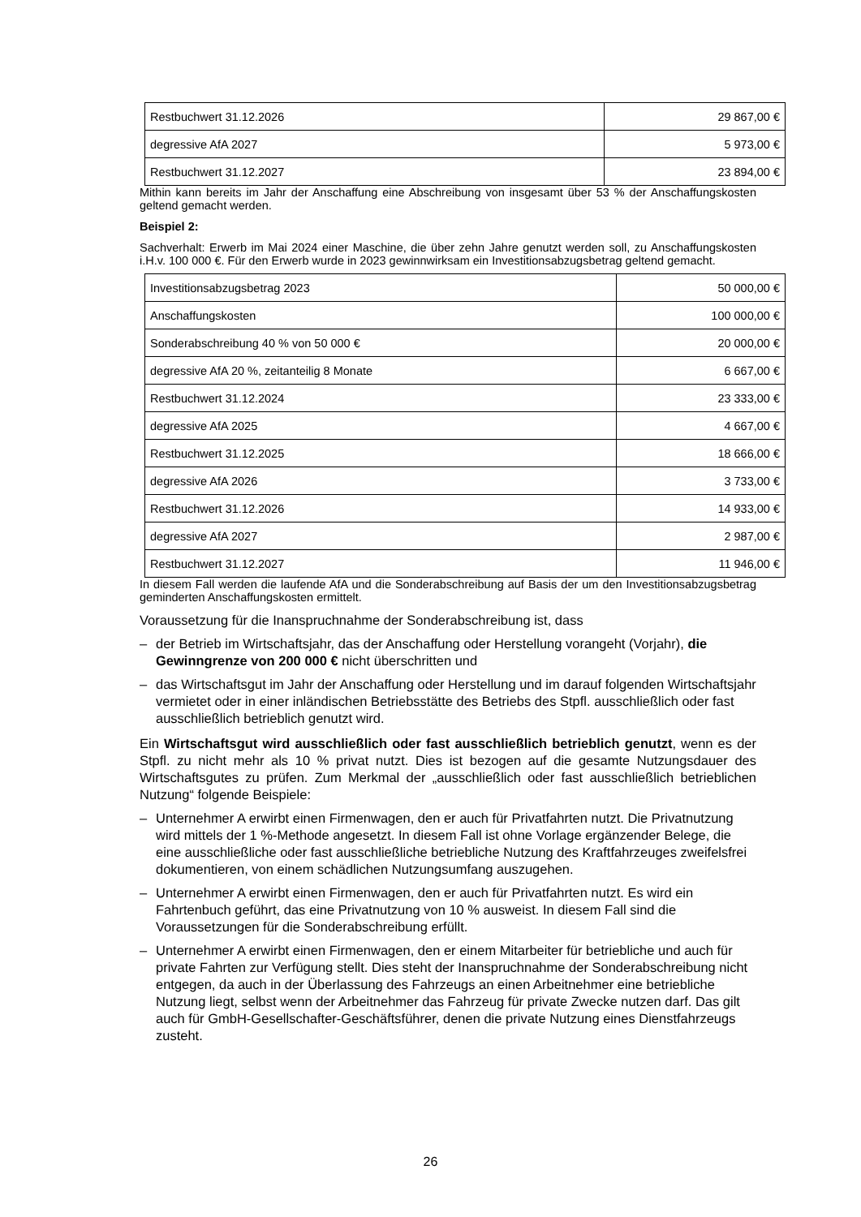| Restbuchwert 31.12.2026 | 29 867,00 € |
| degressive AfA 2027 | 5 973,00 € |
| Restbuchwert 31.12.2027 | 23 894,00 € |
Mithin kann bereits im Jahr der Anschaffung eine Abschreibung von insgesamt über 53 % der Anschaffungskosten geltend gemacht werden.
Beispiel 2:
Sachverhalt: Erwerb im Mai 2024 einer Maschine, die über zehn Jahre genutzt werden soll, zu Anschaffungskosten i.H.v. 100 000 €. Für den Erwerb wurde in 2023 gewinnwirksam ein Investitionsabzugsbetrag geltend gemacht.
| Investitionsabzugsbetrag 2023 | 50 000,00 € |
| Anschaffungskosten | 100 000,00 € |
| Sonderabschreibung 40 % von 50 000 € | 20 000,00 € |
| degressive AfA 20 %, zeitanteilig 8 Monate | 6 667,00 € |
| Restbuchwert 31.12.2024 | 23 333,00 € |
| degressive AfA 2025 | 4 667,00 € |
| Restbuchwert 31.12.2025 | 18 666,00 € |
| degressive AfA 2026 | 3 733,00 € |
| Restbuchwert 31.12.2026 | 14 933,00 € |
| degressive AfA 2027 | 2 987,00 € |
| Restbuchwert 31.12.2027 | 11 946,00 € |
In diesem Fall werden die laufende AfA und die Sonderabschreibung auf Basis der um den Investitionsabzugsbetrag geminderten Anschaffungskosten ermittelt.
Voraussetzung für die Inanspruchnahme der Sonderabschreibung ist, dass
– der Betrieb im Wirtschaftsjahr, das der Anschaffung oder Herstellung vorangeht (Vorjahr), die Gewinngrenze von 200 000 € nicht überschritten und
– das Wirtschaftsgut im Jahr der Anschaffung oder Herstellung und im darauf folgenden Wirtschaftsjahr vermietet oder in einer inländischen Betriebsstätte des Betriebs des Stpfl. ausschließlich oder fast ausschließlich betrieblich genutzt wird.
Ein Wirtschaftsgut wird ausschließlich oder fast ausschließlich betrieblich genutzt, wenn es der Stpfl. zu nicht mehr als 10 % privat nutzt. Dies ist bezogen auf die gesamte Nutzungsdauer des Wirtschaftsgutes zu prüfen. Zum Merkmal der „ausschließlich oder fast ausschließlich betrieblichen Nutzung“ folgende Beispiele:
– Unternehmer A erwirbt einen Firmenwagen, den er auch für Privatfahrten nutzt. Die Privatnutzung wird mittels der 1 %-Methode angesetzt. In diesem Fall ist ohne Vorlage ergänzender Belege, die eine ausschließliche oder fast ausschließliche betriebliche Nutzung des Kraftfahrzeuges zweifelsfrei dokumentieren, von einem schädlichen Nutzungsumfang auszugehen.
– Unternehmer A erwirbt einen Firmenwagen, den er auch für Privatfahrten nutzt. Es wird ein Fahrtenbuch geführt, das eine Privatnutzung von 10 % ausweist. In diesem Fall sind die Voraussetzungen für die Sonderabschreibung erfüllt.
– Unternehmer A erwirbt einen Firmenwagen, den er einem Mitarbeiter für betriebliche und auch für private Fahrten zur Verfügung stellt. Dies steht der Inanspruchnahme der Sonderabschreibung nicht entgegen, da auch in der Überlassung des Fahrzeugs an einen Arbeitnehmer eine betriebliche Nutzung liegt, selbst wenn der Arbeitnehmer das Fahrzeug für private Zwecke nutzen darf. Das gilt auch für GmbH-Gesellschafter-Geschäftsführer, denen die private Nutzung eines Dienstfahrzeugs zusteht.
26